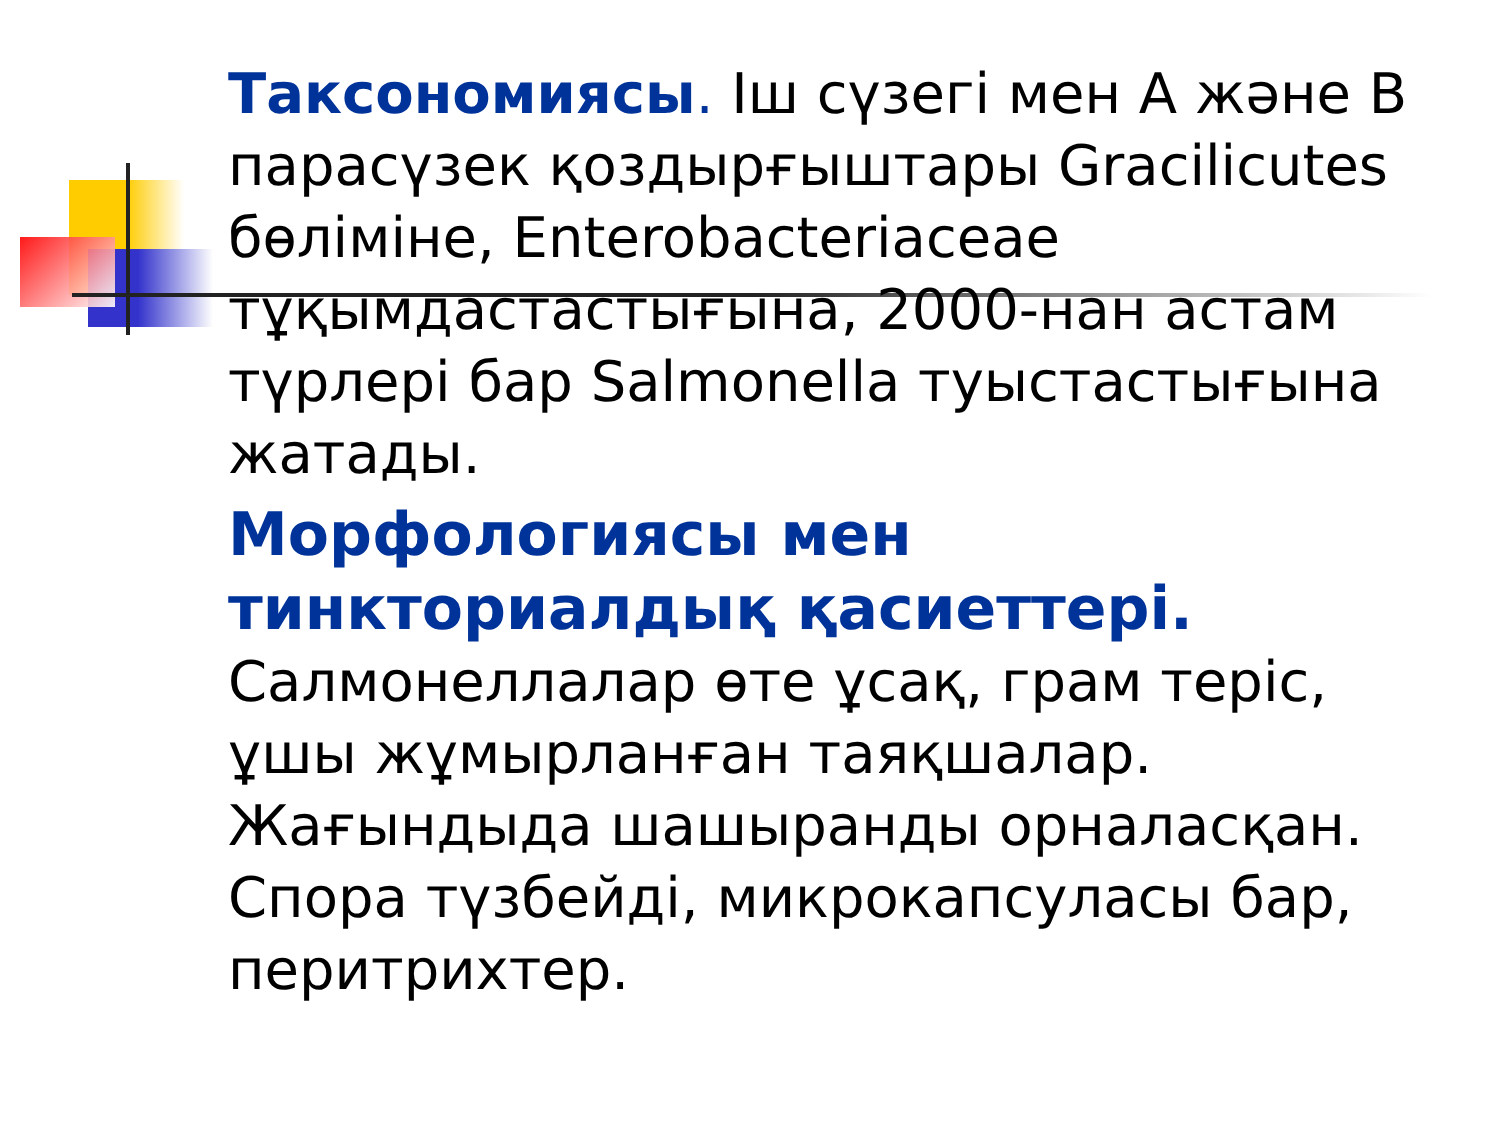Таксономиясы. Іш сүзегі мен А және В парасүзек қоздырғыштары Gracilicutes бөліміне, Enterobacteriaceae тұқымдастастығына, 2000-нан астам түрлері бар Salmonella туыстастығына жатады.
Морфологиясы мен тинкториалдық қасиеттері. Салмонеллалар өте ұсақ, грам теріс, ұшы жұмырланған таяқшалар. Жағындыда шашыранды орналасқан. Спора түзбейді, микрокапсуласы бар, перитрихтер.